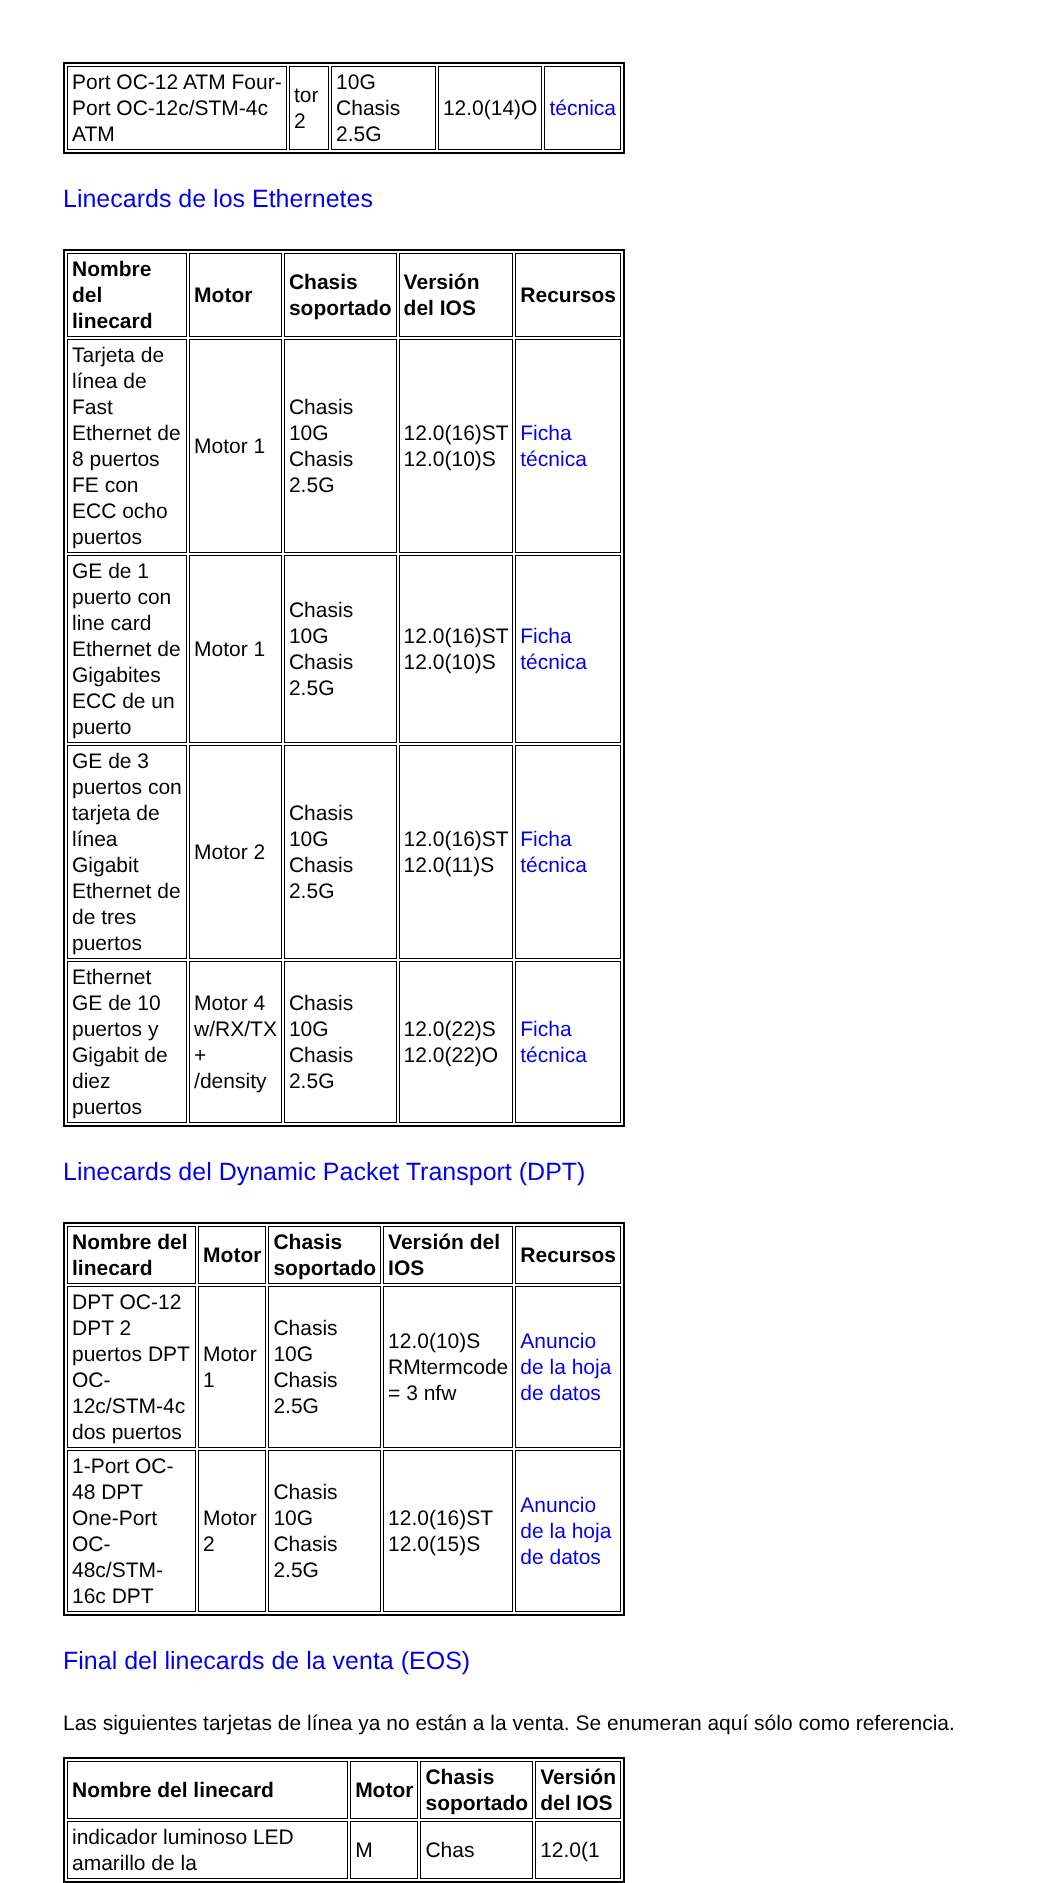| Port OC-12 ATM Four-Port OC-12c/STM-4c ATM | tor 2 | 10G Chasis 2.5G | 12.0(14)O | técnica |
Linecards de los Ethernetes
| Nombre del linecard | Motor | Chasis soportado | Versión del IOS | Recursos |
| --- | --- | --- | --- | --- |
| Tarjeta de línea de Fast Ethernet de 8 puertos FE con ECC ocho puertos | Motor 1 | Chasis 10G Chasis 2.5G | 12.0(16)ST 12.0(10)S | Ficha técnica |
| GE de 1 puerto con line card Ethernet de Gigabites ECC de un puerto | Motor 1 | Chasis 10G Chasis 2.5G | 12.0(16)ST 12.0(10)S | Ficha técnica |
| GE de 3 puertos con tarjeta de línea Gigabit Ethernet de de tres puertos | Motor 2 | Chasis 10G Chasis 2.5G | 12.0(16)ST 12.0(11)S | Ficha técnica |
| Ethernet GE de 10 puertos y Gigabit de diez puertos | Motor 4 w/RX/TX + /density | Chasis 10G Chasis 2.5G | 12.0(22)S 12.0(22)O | Ficha técnica |
Linecards del Dynamic Packet Transport (DPT)
| Nombre del linecard | Motor | Chasis soportado | Versión del IOS | Recursos |
| --- | --- | --- | --- | --- |
| DPT OC-12 DPT 2 puertos DPT OC-12c/STM-4c dos puertos | Motor 1 | Chasis 10G Chasis 2.5G | 12.0(10)S RMtermcode = 3 nfw | Anuncio de la hoja de datos |
| 1-Port OC-48 DPT One-Port OC-48c/STM-16c DPT | Motor 2 | Chasis 10G Chasis 2.5G | 12.0(16)ST 12.0(15)S | Anuncio de la hoja de datos |
Final del linecards de la venta (EOS)
Las siguientes tarjetas de línea ya no están a la venta. Se enumeran aquí sólo como referencia.
| Nombre del linecard | Motor | Chasis soportado | Versión del IOS |
| --- | --- | --- | --- |
| indicador luminoso LED amarillo de la | M | Chas | 12.0(1 |